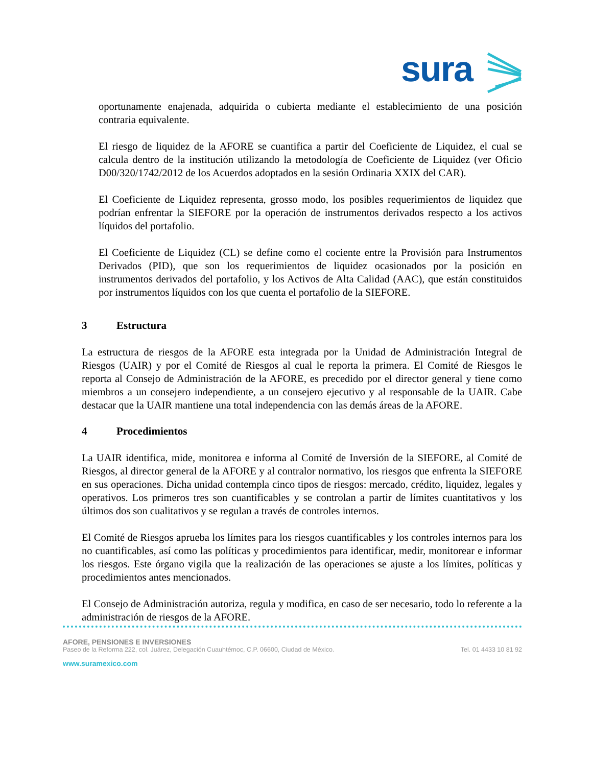sura
oportunamente enajenada, adquirida o cubierta mediante el establecimiento de una posición contraria equivalente.
El riesgo de liquidez de la AFORE se cuantifica a partir del Coeficiente de Liquidez, el cual se calcula dentro de la institución utilizando la metodología de Coeficiente de Liquidez (ver Oficio D00/320/1742/2012 de los Acuerdos adoptados en la sesión Ordinaria XXIX del CAR).
El Coeficiente de Liquidez representa, grosso modo, los posibles requerimientos de liquidez que podrían enfrentar la SIEFORE por la operación de instrumentos derivados respecto a los activos líquidos del portafolio.
El Coeficiente de Liquidez (CL) se define como el cociente entre la Provisión para Instrumentos Derivados (PID), que son los requerimientos de liquidez ocasionados por la posición en instrumentos derivados del portafolio, y los Activos de Alta Calidad (AAC), que están constituidos por instrumentos líquidos con los que cuenta el portafolio de la SIEFORE.
3 Estructura
La estructura de riesgos de la AFORE esta integrada por la Unidad de Administración Integral de Riesgos (UAIR) y por el Comité de Riesgos al cual le reporta la primera. El Comité de Riesgos le reporta al Consejo de Administración de la AFORE, es precedido por el director general y tiene como miembros a un consejero independiente, a un consejero ejecutivo y al responsable de la UAIR. Cabe destacar que la UAIR mantiene una total independencia con las demás áreas de la AFORE.
4 Procedimientos
La UAIR identifica, mide, monitorea e informa al Comité de Inversión de la SIEFORE, al Comité de Riesgos, al director general de la AFORE y al contralor normativo, los riesgos que enfrenta la SIEFORE en sus operaciones. Dicha unidad contempla cinco tipos de riesgos: mercado, crédito, liquidez, legales y operativos. Los primeros tres son cuantificables y se controlan a partir de límites cuantitativos y los últimos dos son cualitativos y se regulan a través de controles internos.
El Comité de Riesgos aprueba los límites para los riesgos cuantificables y los controles internos para los no cuantificables, así como las políticas y procedimientos para identificar, medir, monitorear e informar los riesgos. Este órgano vigila que la realización de las operaciones se ajuste a los límites, políticas y procedimientos antes mencionados.
El Consejo de Administración autoriza, regula y modifica, en caso de ser necesario, todo lo referente a la administración de riesgos de la AFORE.
AFORE, PENSIONES E INVERSIONES
Paseo de la Reforma 222, col. Juárez, Delegación Cuauhtémoc, C.P. 06600, Ciudad de México. Tel. 01 4433 10 81 92
www.suramexico.com